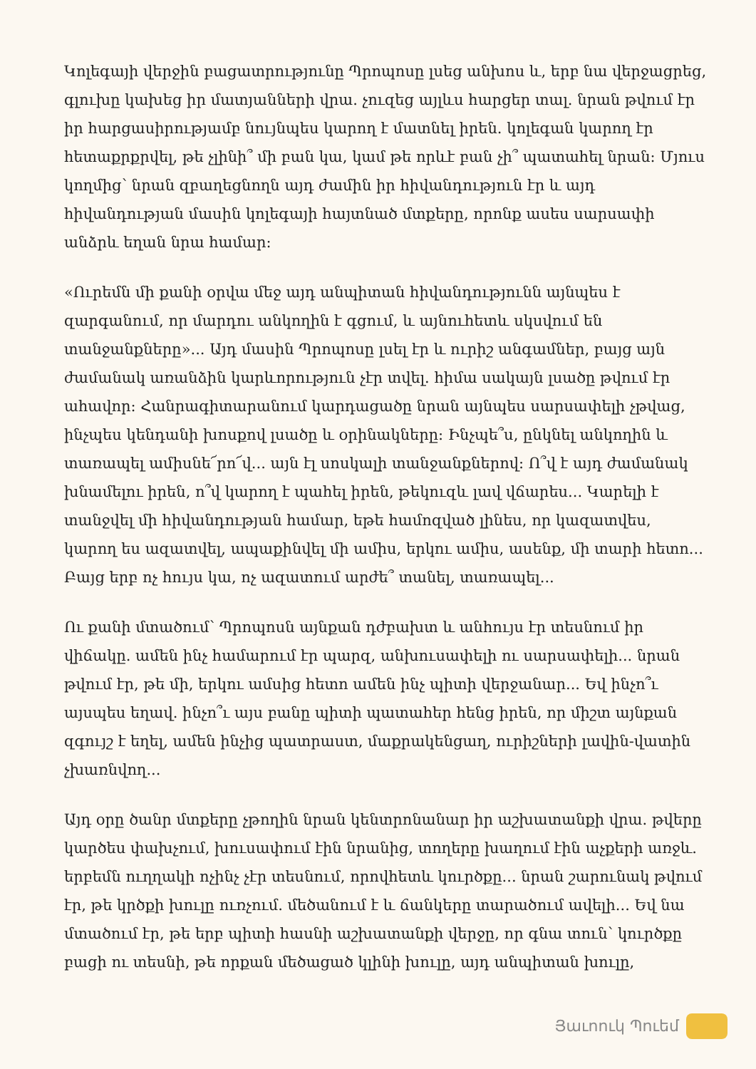Կոլեգայի վերջին բացատրությունը Պրոպոսը լսեց անխոս և, երբ նա վերջացրեց, գլուխը կախեց իր մատյանների վրա. չուզեց այլևս հարցեր տալ. նրան թվում էր իր հարցասիրությամբ նույնպես կարող է մատնել իրեն. կոլեգան կարող էր հետաքրքրվել, թե չլինի՞ մի բան կա, կամ թե որևէ բան չի՞ պատահել նրան: Մյուս կողմից՝ նրան զբաղեցնողն այդ ժամին իր հիվանդություն էր և այդ հիվանդության մասին կոլեգայի հայտնած մտքերը, որոնք ասես սարսափի անձրև եղան նրա համար:
«Ուրեմն մի քանի օրվա մեջ այդ անպիտան հիվանդությունն այնպես է զարգանում, որ մարդու անկողին է գցում, և այնուհետև սկսվում են տանջանքները»... Այդ մասին Պրոպոսը լսել էր և ուրիշ անգամներ, բայց այն ժամանակ առանձին կարևորություն չէր տվել. հիմա սակայն լսածը թվում էր ահավոր: Հանրագիտարանում կարդացածը նրան այնպես սարսափելի չթվաց, ինչպես կենդանի խոսքով լսածը և օրինակները: Ինչպե՞ս, ընկնել անկողին և տառապել ամիսնե՜րո՜վ... այն էլ սոսկալի տանջանքներով: Ո՞վ է այդ ժամանակ խնամելու իրեն, ո՞վ կարող է պահել իրեն, թեկուզև լավ վճարես... Կարելի է տանջվել մի հիվանդության համար, եթե համոզված լինես, որ կազատվես, կարող ես ազատվել, ապաքինվել մի ամիս, երկու ամիս, ասենք, մի տարի հետո... Բայց երբ ոչ հույս կա, ոչ ազատում արժե՞ տանել, տառապել...
Ու քանի մտածում՝ Պրոպոսն այնքան դժբախտ և անհույս էր տեսնում իր վիճակը. ամեն ինչ համարում էր պարզ, անխուսափելի ու սարսափելի... նրան թվում էր, թե մի, երկու ամսից հետո ամեն ինչ պիտի վերջանար... Եվ ինչո՞ւ այսպես եղավ. ինչո՞ւ այս բանը պիտի պատահեր հենց իրեն, որ միշտ այնքան զգույշ է եղել, ամեն ինչից պատրաստ, մաքրակենցաղ, ուրիշների լավին-վատին չխառնվող...
Այդ օրը ծանր մտքերը չթողին նրան կենտրոնանար իր աշխատանքի վրա. թվերը կարծես փախչում, խուսափում էին նրանից, տողերը խաղում էին աչքերի առջև. երբեմն ուղղակի ոչինչ չէր տեսնում, որովհետև կուրծքը... նրան շարունակ թվում էր, թե կրծքի խուլը ուռչում. մեծանում է և ճանկերը տարածում ավելի... Եվ նա մտածում էր, թե երբ պիտի հասնի աշխատանքի վերջը, որ գնա տուն՝ կուրծքը բացի ու տեսնի, թե որքան մեծացած կլինի խուլը, այդ անպիտան խուլը,
Յաւոուկ Պուեմ